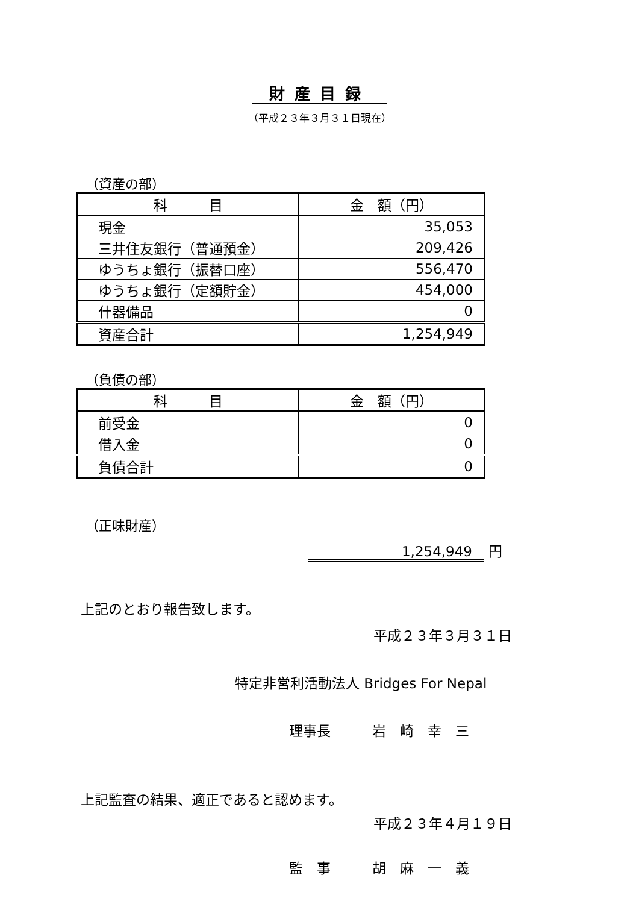財産目録
（平成２３年３月３１日現在）
（資産の部）
| 科 目 | 金 額（円） |
| --- | --- |
| 現金 | 35,053 |
| 三井住友銀行（普通預金） | 209,426 |
| ゆうちょ銀行（振替口座） | 556,470 |
| ゆうちょ銀行（定額貯金） | 454,000 |
| 什器備品 | 0 |
| 資産合計 | 1,254,949 |
（負債の部）
| 科 目 | 金 額（円） |
| --- | --- |
| 前受金 | 0 |
| 借入金 | 0 |
| 負債合計 | 0 |
（正味財産）
1,254,949 円
上記のとおり報告致します。
平成２３年３月３１日
特定非営利活動法人 Bridges For Nepal
理事長　　　岩　崎　幸　三
上記監査の結果、適正であると認めます。
平成２３年４月１９日
監　事　　　胡　麻　一　義